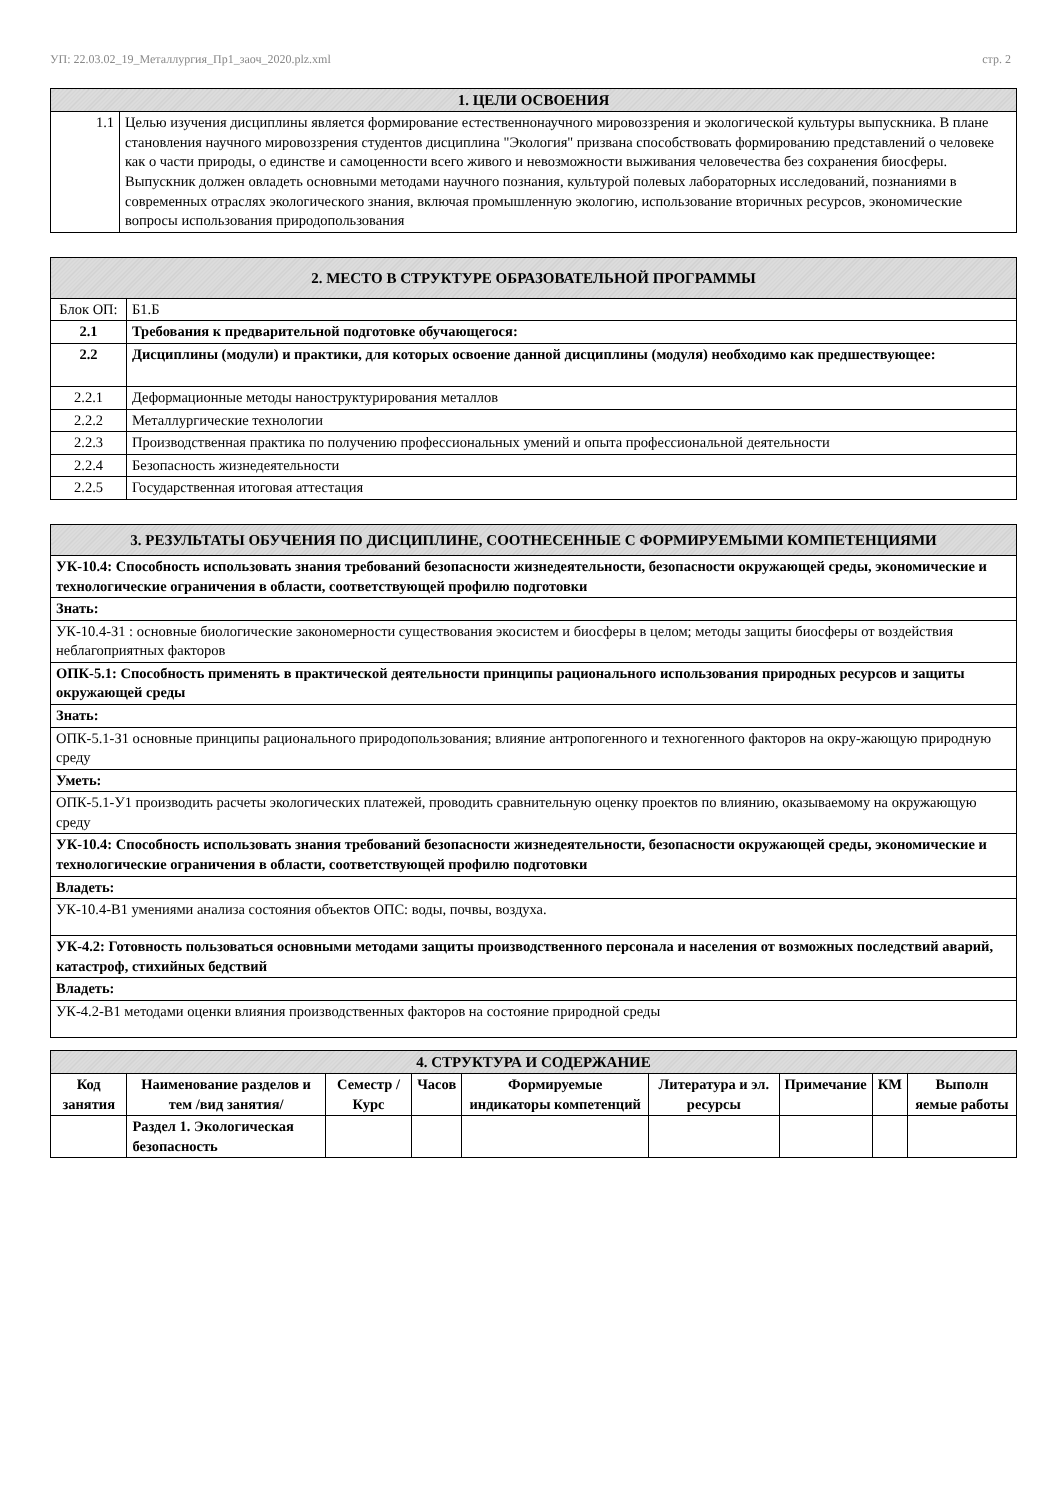УП: 22.03.02_19_Металлургия_Пр1_заоч_2020.plz.xml стр. 2
| 1. ЦЕЛИ ОСВОЕНИЯ | |
| --- | --- |
| 1.1 | Целью изучения дисциплины является формирование естественнонаучного мировоззрения и экологической культуры выпускника. В плане становления научного мировоззрения студентов дисциплина "Экология" призвана способствовать формированию представлений о человеке как о части природы, о единстве и самоценности всего живого и невозможности выживания человечества без сохранения биосферы. Выпускник должен овладеть основными методами научного познания, культурой полевых лабораторных исследований, познаниями в современных отраслях экологического знания, включая промышленную экологию, использование вторичных ресурсов, экономические вопросы использования природопользования |
| 2. МЕСТО В СТРУКТУРЕ ОБРАЗОВАТЕЛЬНОЙ ПРОГРАММЫ | | |
| --- | --- | --- |
| Блок ОП: | | Б1.Б |
| 2.1 | Требования к предварительной подготовке обучающегося: | |
| 2.2 | Дисциплины (модули) и практики, для которых освоение данной дисциплины (модуля) необходимо как предшествующее: | |
| 2.2.1 | Деформационные методы наноструктурирования металлов | |
| 2.2.2 | Металлургические технологии | |
| 2.2.3 | Производственная практика по получению профессиональных умений и опыта профессиональной деятельности | |
| 2.2.4 | Безопасность жизнедеятельности | |
| 2.2.5 | Государственная итоговая аттестация | |
| 3. РЕЗУЛЬТАТЫ ОБУЧЕНИЯ ПО ДИСЦИПЛИНЕ, СООТНЕСЕННЫЕ С ФОРМИРУЕМЫМИ КОМПЕТЕНЦИЯМИ |
| --- |
| УК-10.4: Способность использовать знания требований безопасности жизнедеятельности, безопасности окружающей среды, экономические и технологические ограничения в области, соответствующей профилю подготовки |
| Знать: |
| УК-10.4-З1 : основные биологические закономерности существования экосистем и биосферы в целом; методы защиты биосферы от воздействия неблагоприятных факторов |
| ОПК-5.1: Способность применять в практической деятельности принципы рационального использования природных ресурсов и защиты окружающей среды |
| Знать: |
| ОПК-5.1-З1 основные принципы рационального природопользования; влияние антропогенного и техногенного факторов на окру-жающую природную среду |
| Уметь: |
| ОПК-5.1-У1 производить расчеты экологических платежей, проводить сравнительную оценку проектов по влиянию, оказываемому на окружающую среду |
| УК-10.4: Способность использовать знания требований безопасности жизнедеятельности, безопасности окружающей среды, экономические и технологические ограничения в области, соответствующей профилю подготовки |
| Владеть: |
| УК-10.4-В1 умениями анализа состояния объектов ОПС: воды, почвы, воздуха. |
| УК-4.2: Готовность пользоваться основными методами защиты производственного персонала и населения от возможных последствий аварий, катастроф, стихийных бедствий |
| Владеть: |
| УК-4.2-В1 методами оценки влияния производственных факторов на состояние природной среды |
| 4. СТРУКТУРА И СОДЕРЖАНИЕ | | | | | | | | |
| --- | --- | --- | --- | --- | --- | --- | --- | --- |
| Код занятия | Наименование разделов и тем /вид занятия/ | Семестр / Курс | Часов | Формируемые индикаторы компетенций | Литература и эл. ресурсы | Примечание | КМ | Выполн яемые работы |
| | Раздел 1. Экологическая безопасность | | | | | | | |